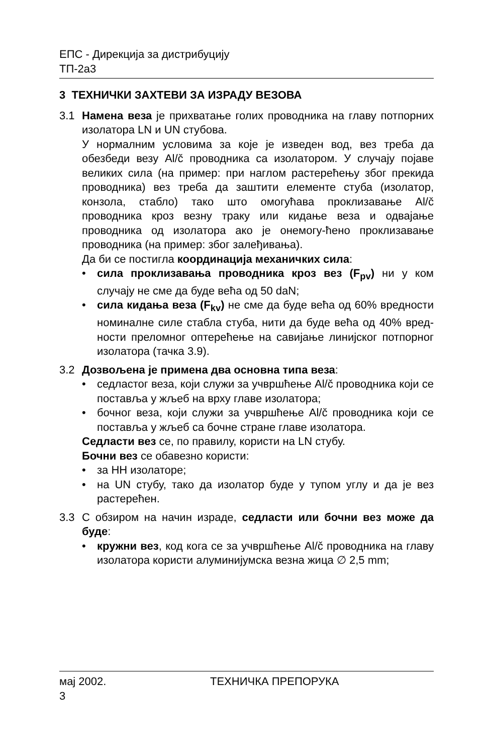ЕПС - Дирекција за дистрибуцију
ТП-2а3
3 ТЕХНИЧКИ ЗАХТЕВИ ЗА ИЗРАДУ ВЕЗОВА
3.1 Намена веза је прихватање голих проводника на главу потпорних изолатора LN и UN стубова.
У нормалним условима за које је изведен вод, вез треба да обезбеди везу Al/č проводника са изолатором. У случају појаве великих сила (на пример: при наглом растерећењу због прекида проводника) вез треба да заштити елементе стуба (изолатор, конзола, стабло) тако што омогућава проклизавање Al/č проводника кроз везну траку или кидање веза и одвајање проводника од изолатора ако је онемогу-ћено проклизавање проводника (на пример: због залеђивања).
Да би се постигла координација механичких сила:
• сила проклизавања проводника кроз вез (F<sub>pv</sub>) ни у ком случају не сме да буде већа од 50 daN;
• сила кидања веза (F<sub>kv</sub>) не сме да буде већа од 60% вредности номиналне силе стабла стуба, нити да буде већа од 40% вред-ности преломног оптерећење на савијање линијског потпорног изолатора (тачка 3.9).
3.2 Дозвољена је примена два основна типа веза:
• седластог веза, који служи за учвршћење Al/č проводника који се поставља у жљеб на врху главе изолатора;
• бочног веза, који служи за учвршћење Al/č проводника који се поставља у жљеб са бочне стране главе изолатора.
Седласти вез се, по правилу, користи на LN стубу.
Бочни вез се обавезно користи:
• за НН изолаторе;
• на UN стубу, тако да изолатор буде у тупом углу и да је вез растерећен.
3.3 С обзиром на начин израде, седласти или бочни вез може да буде:
• кружни вез, код кога се за учвршћење Al/č проводника на главу изолатора користи алуминијумска везна жица ∅ 2,5 mm;
мај 2002. ТЕХНИЧКА ПРЕПОРУКА
3